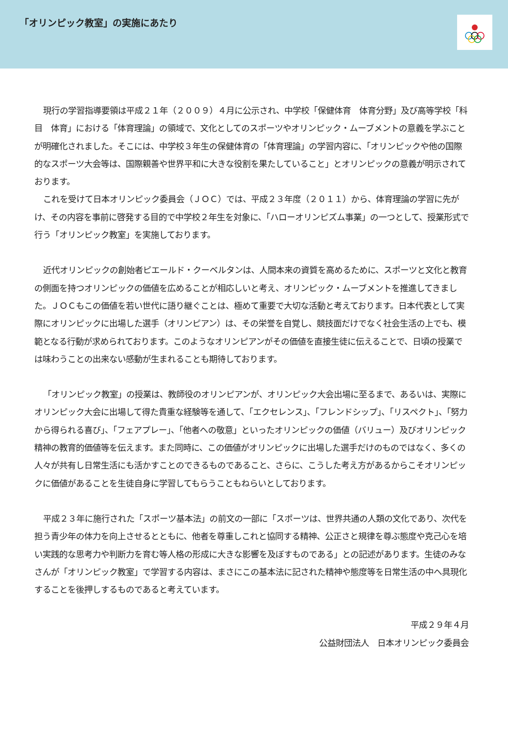「オリンピック教室」の実施にあたり
現行の学習指導要領は平成２１年（２００９）４月に公示され、中学校「保健体育　体育分野」及び高等学校「科目　体育」における「体育理論」の領域で、文化としてのスポーツやオリンピック・ムーブメントの意義を学ぶことが明確化されました。そこには、中学校３年生の保健体育の「体育理論」の学習内容に、「オリンピックや他の国際的なスポーツ大会等は、国際親善や世界平和に大きな役割を果たしていること」とオリンピックの意義が明示されております。
これを受けて日本オリンピック委員会（ＪＯＣ）では、平成２３年度（２０１１）から、体育理論の学習に先がけ、その内容を事前に啓発する目的で中学校２年生を対象に、「ハローオリンピズム事業」の一つとして、授業形式で行う「オリンピック教室」を実施しております。
近代オリンピックの創始者ピエールド・クーベルタンは、人間本来の資質を高めるために、スポーツと文化と教育の側面を持つオリンピックの価値を広めることが相応しいと考え、オリンピック・ムーブメントを推進してきました。ＪＯＣもこの価値を若い世代に語り継ぐことは、極めて重要で大切な活動と考えております。日本代表として実際にオリンピックに出場した選手（オリンピアン）は、その栄誉を自覚し、競技面だけでなく社会生活の上でも、模範となる行動が求められております。このようなオリンピアンがその価値を直接生徒に伝えることで、日頃の授業では味わうことの出来ない感動が生まれることも期待しております。
「オリンピック教室」の授業は、教師役のオリンピアンが、オリンピック大会出場に至るまで、あるいは、実際にオリンピック大会に出場して得た貴重な経験等を通して、「エクセレンス」、「フレンドシップ」、「リスペクト」、「努力から得られる喜び」、「フェアプレー」、「他者への敬意」といったオリンピックの価値（バリュー）及びオリンピック精神の教育的価値等を伝えます。また同時に、この価値がオリンピックに出場した選手だけのものではなく、多くの人々が共有し日常生活にも活かすことのできるものであること、さらに、こうした考え方があるからこそオリンピックに価値があることを生徒自身に学習してもらうこともねらいとしております。
平成２３年に施行された「スポーツ基本法」の前文の一部に「スポーツは、世界共通の人類の文化であり、次代を担う青少年の体力を向上させるとともに、他者を尊重しこれと協同する精神、公正さと規律を尊ぶ態度や克己心を培い実践的な思考力や判断力を育む等人格の形成に大きな影響を及ぼすものである」との記述があります。生徒のみなさんが「オリンピック教室」で学習する内容は、まさにこの基本法に記された精神や態度等を日常生活の中へ具現化することを後押しするものであると考えています。
平成２９年４月
公益財団法人　日本オリンピック委員会